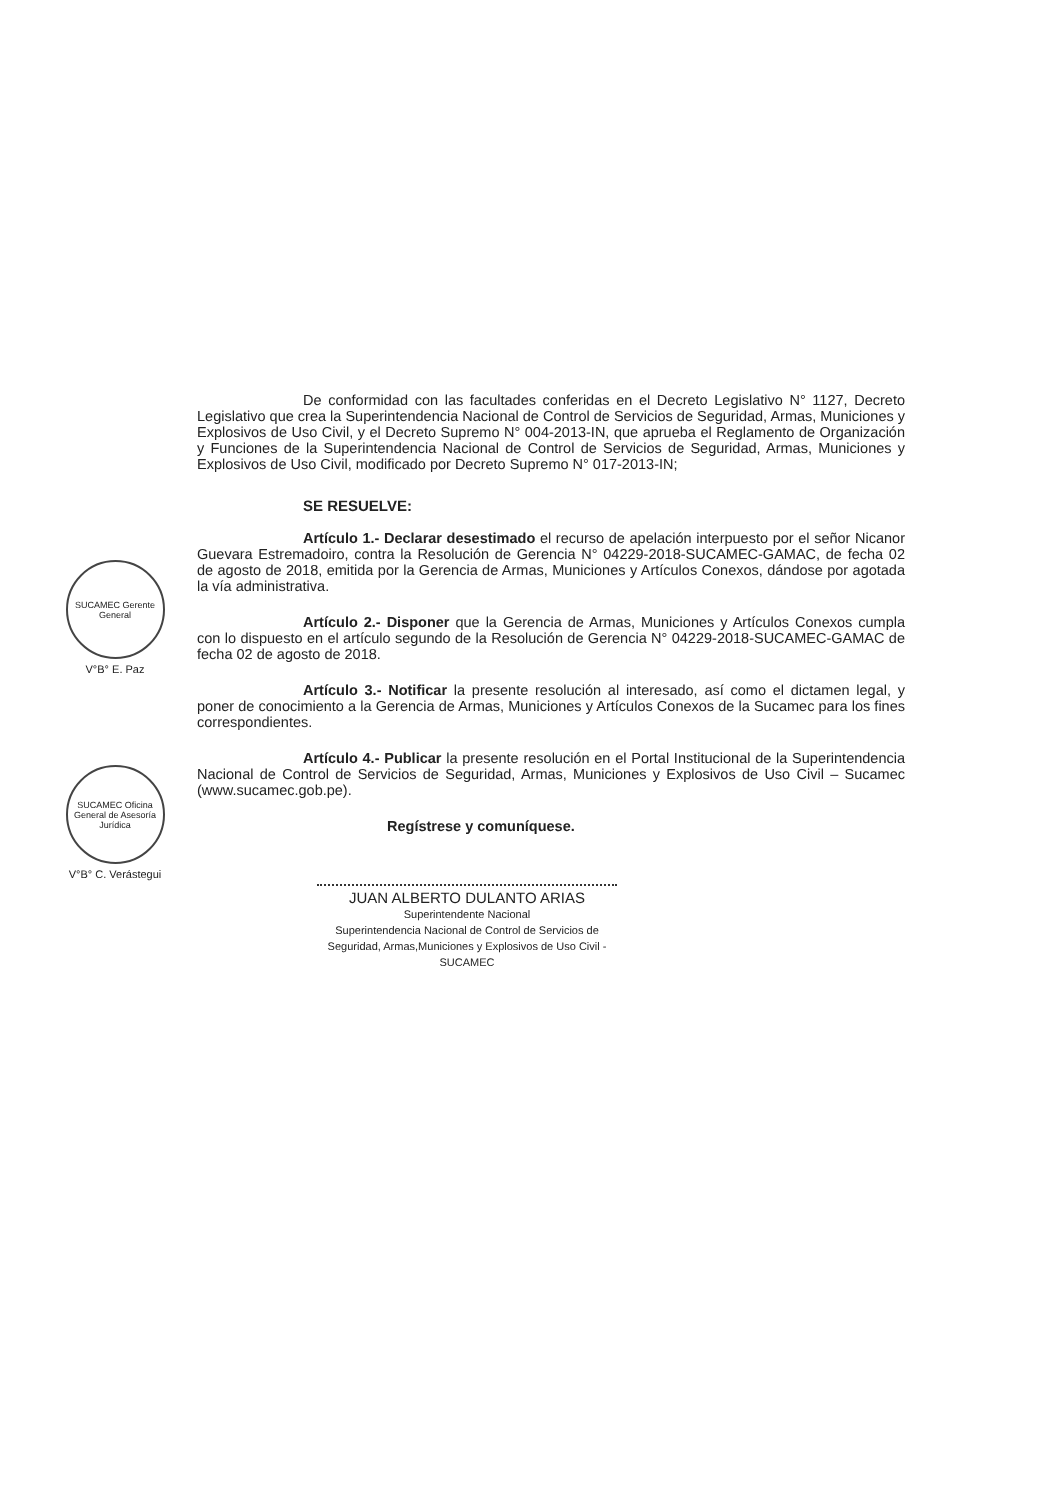SUCAMEC Gerente General
V°B° E. Paz
SUCAMEC Oficina General de Asesoría Jurídica
V°B° C. Verástegui
De conformidad con las facultades conferidas en el Decreto Legislativo N° 1127, Decreto Legislativo que crea la Superintendencia Nacional de Control de Servicios de Seguridad, Armas, Municiones y Explosivos de Uso Civil, y el Decreto Supremo N° 004-2013-IN, que aprueba el Reglamento de Organización y Funciones de la Superintendencia Nacional de Control de Servicios de Seguridad, Armas, Municiones y Explosivos de Uso Civil, modificado por Decreto Supremo N° 017-2013-IN;
SE RESUELVE:
Artículo 1.- Declarar desestimado el recurso de apelación interpuesto por el señor Nicanor Guevara Estremadoiro, contra la Resolución de Gerencia N° 04229-2018-SUCAMEC-GAMAC, de fecha 02 de agosto de 2018, emitida por la Gerencia de Armas, Municiones y Artículos Conexos, dándose por agotada la vía administrativa.
Artículo 2.- Disponer que la Gerencia de Armas, Municiones y Artículos Conexos cumpla con lo dispuesto en el artículo segundo de la Resolución de Gerencia N° 04229-2018-SUCAMEC-GAMAC de fecha 02 de agosto de 2018.
Artículo 3.- Notificar la presente resolución al interesado, así como el dictamen legal, y poner de conocimiento a la Gerencia de Armas, Municiones y Artículos Conexos de la Sucamec para los fines correspondientes.
Artículo 4.- Publicar la presente resolución en el Portal Institucional de la Superintendencia Nacional de Control de Servicios de Seguridad, Armas, Municiones y Explosivos de Uso Civil – Sucamec (www.sucamec.gob.pe).
Regístrese y comuníquese.
JUAN ALBERTO DULANTO ARIAS
Superintendente Nacional
Superintendencia Nacional de Control de Servicios de Seguridad, Armas,Municiones y Explosivos de Uso Civil - SUCAMEC